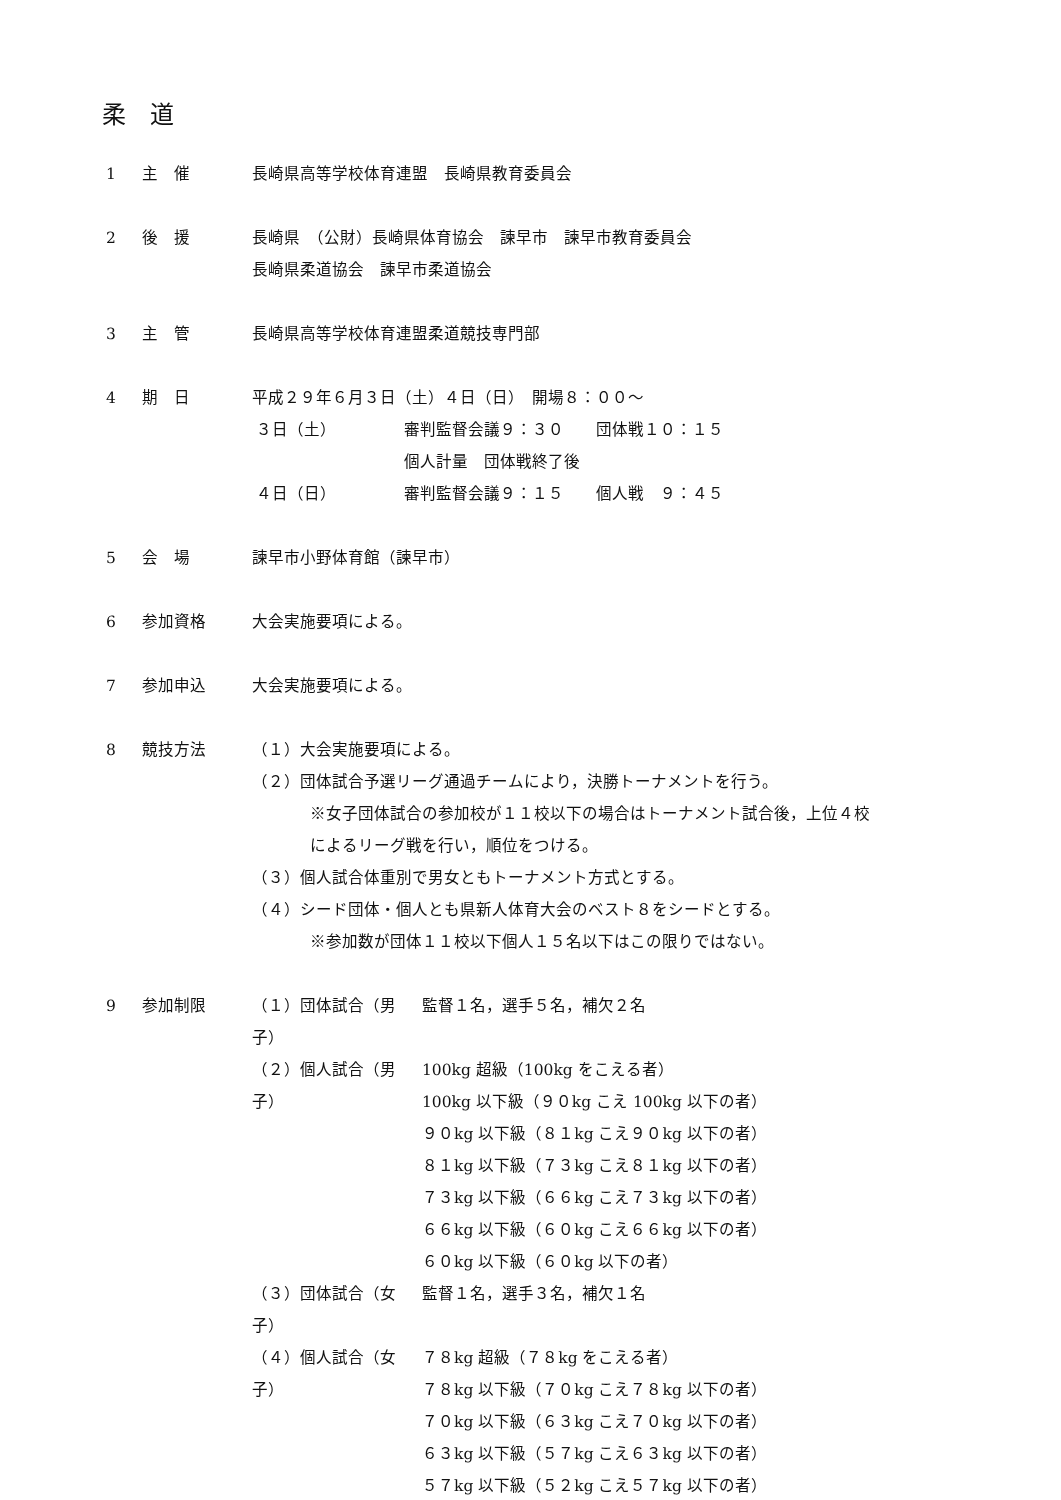柔 道
1 主　催 長崎県高等学校体育連盟　長崎県教育委員会
2 後　援 長崎県　（公財）長崎県体育協会　諫早市　諫早市教育委員会
長崎県柔道協会　諫早市柔道協会
3 主　管 長崎県高等学校体育連盟柔道競技専門部
4 期　日 平成２９年６月３日（土）４日（日）　開場８：００～
３日（土） 審判監督会議９：３０　　団体戦１０：１５
個人計量　団体戦終了後
４日（日） 審判監督会議９：１５　　個人戦　９：４５
5 会　場 諫早市小野体育館（諫早市）
6 参加資格 大会実施要項による。
7 参加申込 大会実施要項による。
8 競技方法 （１）大会実施要項による。
（２）団体試合予選リーグ通過チームにより，決勝トーナメントを行う。
※女子団体試合の参加校が１１校以下の場合はトーナメント試合後，上位４校
によるリーグ戦を行い，順位をつける。
（３）個人試合体重別で男女ともトーナメント方式とする。
（４）シード団体・個人とも県新人体育大会のベスト８をシードとする。
※参加数が団体１１校以下個人１５名以下はこの限りではない。
9 参加制限 （１）団体試合（男子）
監督１名，選手５名，補欠２名
（２）個人試合（男子）
100kg 超級（100kg をこえる者）
100kg 以下級（９０kg こえ 100kg 以下の者）
９０kg 以下級（８１kg こえ９０kg 以下の者）
８１kg 以下級（７３kg こえ８１kg 以下の者）
７３kg 以下級（６６kg こえ７３kg 以下の者）
６６kg 以下級（６０kg こえ６６kg 以下の者）
６０kg 以下級（６０kg 以下の者）
（３）団体試合（女子）
監督１名，選手３名，補欠１名
（４）個人試合（女子）
７８kg 超級（７８kg をこえる者）
７８kg 以下級（７０kg こえ７８kg 以下の者）
７０kg 以下級（６３kg こえ７０kg 以下の者）
６３kg 以下級（５７kg こえ６３kg 以下の者）
５７kg 以下級（５２kg こえ５７kg 以下の者）